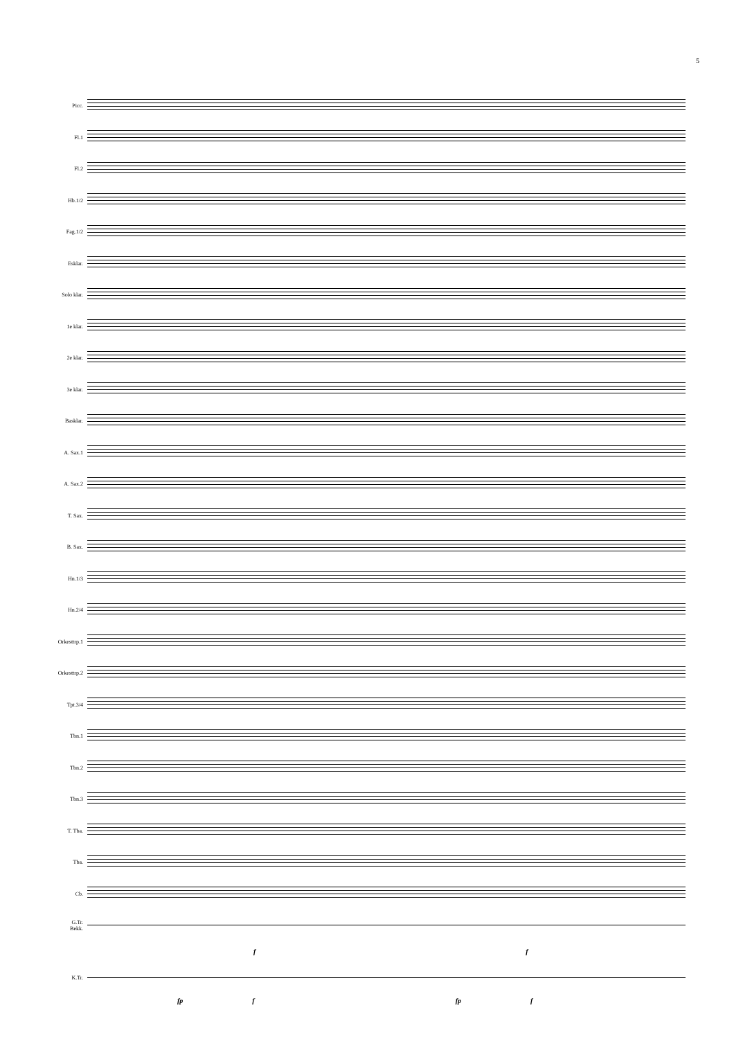5
Picc.
Fl.1
Fl.2
Hb.1/2
Fag.1/2
Esklar.
Solo klar.
1e klar.
2e klar.
3e klar.
Basklar.
A. Sax.1
A. Sax.2
T. Sax.
B. Sax.
Hn.1/3
Hn.2/4
Orkesttrp.1
Orkesttrp.2
Tpt.3/4
Tbn.1
Tbn.2
Tbn.3
T. Tba.
Tba.
Cb.
G.Tr.
Bekk.
f f
K.Tr.
fp f fp f